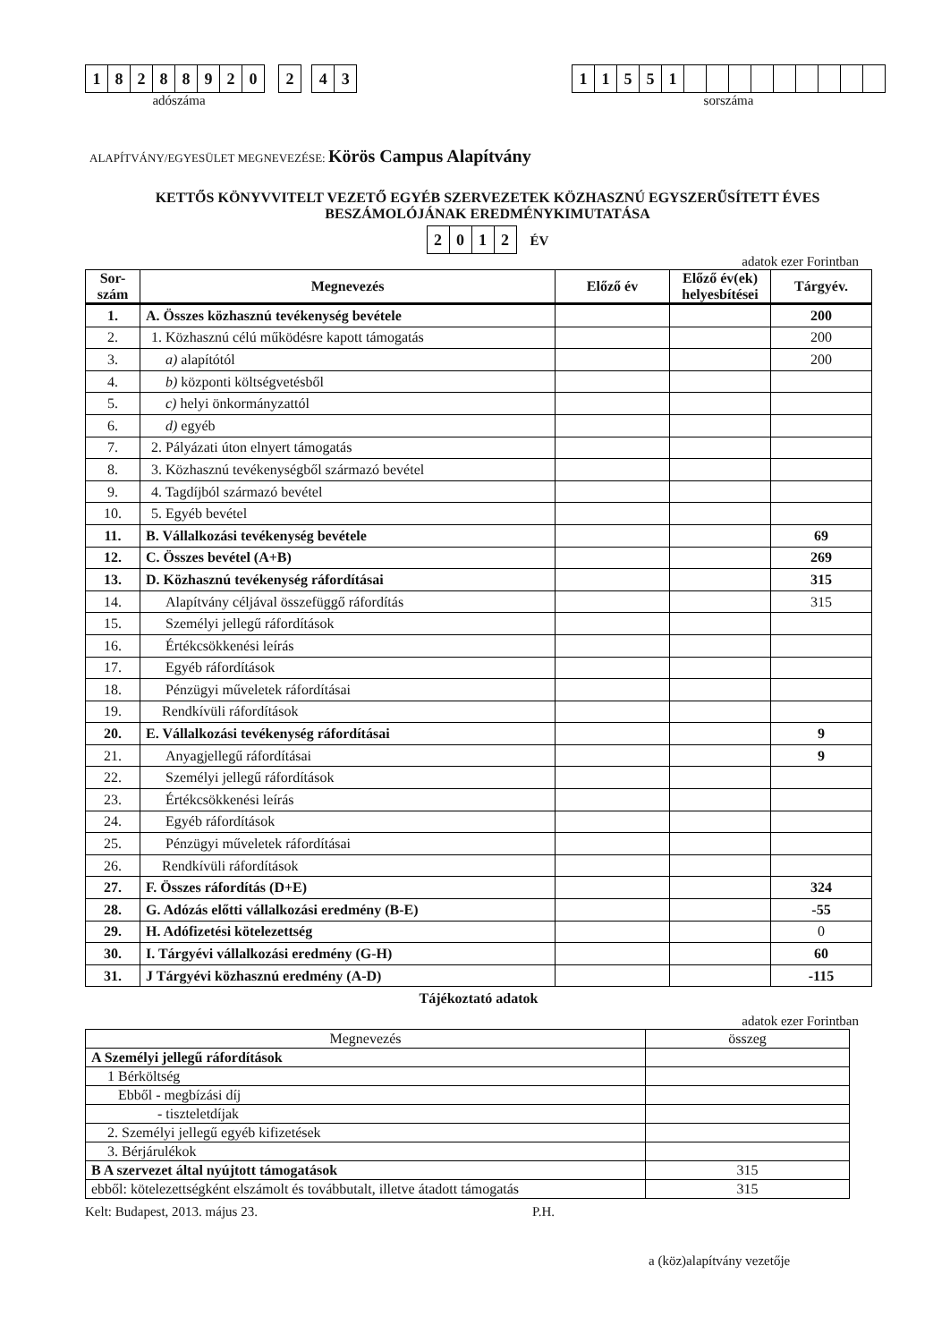18288920 2 43
adószáma
11551
sorszáma
ALAPÍTVÁNY/EGYESÜLET MEGNEVEZÉSE: Körös Campus Alapítvány
KETTŐS KÖNYVVITELT VEZETŐ EGYÉB SZERVEZETEK KÖZHASZNÚ EGYSZERŰSÍTETT ÉVES BESZÁMOLÓJÁNAK EREDMÉNYKIMUTATÁSA
2012 ÉV
adatok ezer Forintban
| Sor- szám | Megnevezés | Előző év | Előző év(ek) helyesbítései | Tárgyév. |
| --- | --- | --- | --- | --- |
| 1. | A. Összes közhasznú tevékenység bevétele | | | 200 |
| 2. | 1. Közhasznú célú működésre kapott támogatás | | | 200 |
| 3. | a) alapítótól | | | 200 |
| 4. | b) központi költségvetésből | | | |
| 5. | c) helyi önkormányzattól | | | |
| 6. | d) egyéb | | | |
| 7. | 2. Pályázati úton elnyert támogatás | | | |
| 8. | 3. Közhasznú tevékenységből származó bevétel | | | |
| 9. | 4. Tagdíjból származó bevétel | | | |
| 10. | 5. Egyéb bevétel | | | |
| 11. | B. Vállalkozási tevékenység bevétele | | | 69 |
| 12. | C. Összes bevétel (A+B) | | | 269 |
| 13. | D. Közhasznú tevékenység ráfordításai | | | 315 |
| 14. | Alapítvány céljával összefüggő ráfordítás | | | 315 |
| 15. | Személyi jellegű ráfordítások | | | |
| 16. | Értékcsökkenési leírás | | | |
| 17. | Egyéb ráfordítások | | | |
| 18. | Pénzügyi műveletek ráfordításai | | | |
| 19. | Rendkívüli ráfordítások | | | |
| 20. | E. Vállalkozási tevékenység ráfordításai | | | 9 |
| 21. | Anyagjellegű ráfordításai | | | 9 |
| 22. | Személyi jellegű ráfordítások | | | |
| 23. | Értékcsökkenési leírás | | | |
| 24. | Egyéb ráfordítások | | | |
| 25. | Pénzügyi műveletek ráfordításai | | | |
| 26. | Rendkívüli ráfordítások | | | |
| 27. | F. Összes ráfordítás (D+E) | | | 324 |
| 28. | G. Adózás előtti vállalkozási eredmény (B-E) | | | -55 |
| 29. | H. Adófizetési kötelezettség | | | 0 |
| 30. | I. Tárgyévi vállalkozási eredmény (G-H) | | | 60 |
| 31. | J Tárgyévi közhasznú eredmény (A-D) | | | -115 |
Tájékoztató adatok
adatok ezer Forintban
| Megnevezés | összeg |
| --- | --- |
| A Személyi jellegű ráfordítások | |
| 1 Bérköltség | |
| Ebből - megbízási díj | |
| - tiszteletdíjak | |
| 2. Személyi jellegű egyéb kifizetések | |
| 3. Bérjárulékok | |
| B A szervezet által nyújtott támogatások | 315 |
| ebből: kötelezettségként elszámolt és továbbutalt, illetve átadott támogatás | 315 |
Kelt: Budapest, 2013. május 23. P.H.
a (köz)alapítvány vezetője